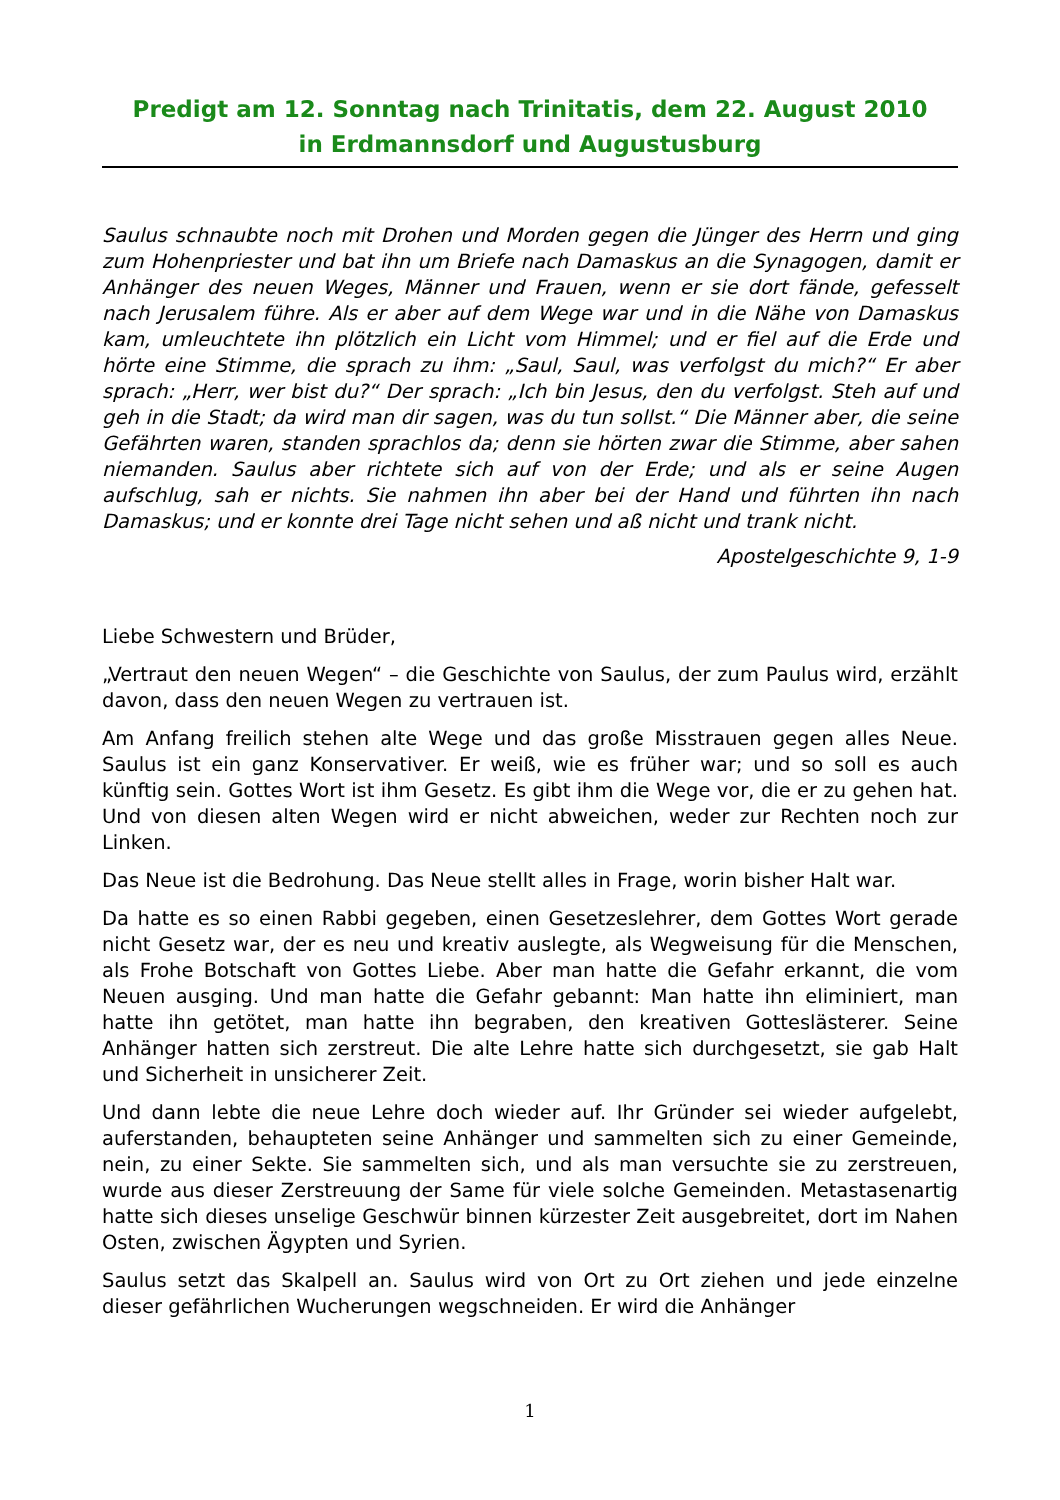Predigt am 12. Sonntag nach Trinitatis, dem 22. August 2010
in Erdmannsdorf und Augustusburg
Saulus schnaubte noch mit Drohen und Morden gegen die Jünger des Herrn und ging zum Hohenpriester und bat ihn um Briefe nach Damaskus an die Synagogen, damit er Anhänger des neuen Weges, Männer und Frauen, wenn er sie dort fände, gefesselt nach Jerusalem führe. Als er aber auf dem Wege war und in die Nähe von Damaskus kam, umleuchtete ihn plötzlich ein Licht vom Himmel; und er fiel auf die Erde und hörte eine Stimme, die sprach zu ihm: „Saul, Saul, was verfolgst du mich?“ Er aber sprach: „Herr, wer bist du?“ Der sprach: „Ich bin Jesus, den du verfolgst. Steh auf und geh in die Stadt; da wird man dir sagen, was du tun sollst.“ Die Männer aber, die seine Gefährten waren, standen sprachlos da; denn sie hörten zwar die Stimme, aber sahen niemanden. Saulus aber richtete sich auf von der Erde; und als er seine Augen aufschlug, sah er nichts. Sie nahmen ihn aber bei der Hand und führten ihn nach Damaskus; und er konnte drei Tage nicht sehen und aß nicht und trank nicht.
Apostelgeschichte 9, 1-9
Liebe Schwestern und Brüder,
„Vertraut den neuen Wegen“ – die Geschichte von Saulus, der zum Paulus wird, erzählt davon, dass den neuen Wegen zu vertrauen ist.
Am Anfang freilich stehen alte Wege und das große Misstrauen gegen alles Neue. Saulus ist ein ganz Konservativer. Er weiß, wie es früher war; und so soll es auch künftig sein. Gottes Wort ist ihm Gesetz. Es gibt ihm die Wege vor, die er zu gehen hat. Und von diesen alten Wegen wird er nicht abweichen, weder zur Rechten noch zur Linken.
Das Neue ist die Bedrohung. Das Neue stellt alles in Frage, worin bisher Halt war.
Da hatte es so einen Rabbi gegeben, einen Gesetzeslehrer, dem Gottes Wort gerade nicht Gesetz war, der es neu und kreativ auslegte, als Wegweisung für die Menschen, als Frohe Botschaft von Gottes Liebe. Aber man hatte die Gefahr erkannt, die vom Neuen ausging. Und man hatte die Gefahr gebannt: Man hatte ihn eliminiert, man hatte ihn getötet, man hatte ihn begraben, den kreativen Gotteslästerer. Seine Anhänger hatten sich zerstreut. Die alte Lehre hatte sich durchgesetzt, sie gab Halt und Sicherheit in unsicherer Zeit.
Und dann lebte die neue Lehre doch wieder auf. Ihr Gründer sei wieder aufgelebt, auferstanden, behaupteten seine Anhänger und sammelten sich zu einer Gemeinde, nein, zu einer Sekte. Sie sammelten sich, und als man versuchte sie zu zerstreuen, wurde aus dieser Zerstreuung der Same für viele solche Gemeinden. Metastasenartig hatte sich dieses unselige Geschwür binnen kürzester Zeit ausgebreitet, dort im Nahen Osten, zwischen Ägypten und Syrien.
Saulus setzt das Skalpell an. Saulus wird von Ort zu Ort ziehen und jede einzelne dieser gefährlichen Wucherungen wegschneiden. Er wird die Anhänger
1